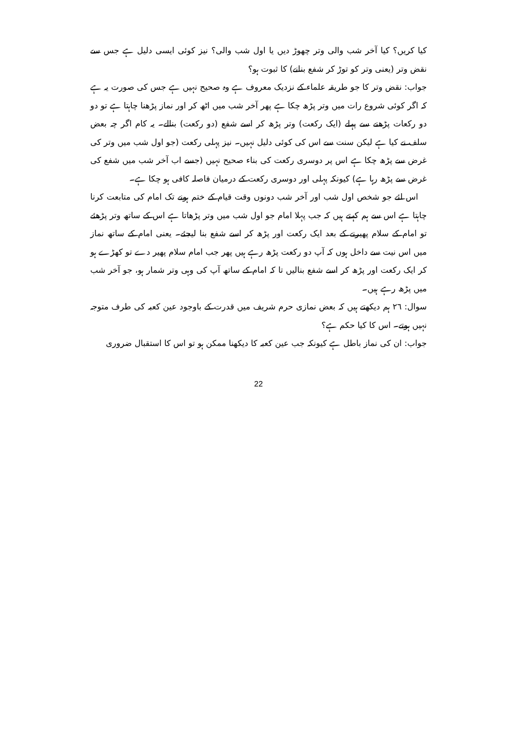کیا کریں؟ کیا آخر شب والی وتر چھوڑ دیں یا اول شب والی؟ نیز کوئی ایسی دلیل ہے جس سے نقض وتر (یعنی وتر کو توڑ کر شفع بنانے) کا ثبوت ہو؟
جواب: نقض وتر کا جو طریقہ علماء کے نزدیک معروف ہے وہ صحیح نہیں ہے جس کی صورت یہ ہے کہ اگر کوئی شروع رات میں وتر پڑھ چکا ہے پھر آخر شب میں اٹھ کر اور نماز پڑھنا چاہتا ہے تو دو دو رکعات پڑھنے سے پہلے (ایک رکعت) وتر پڑھ کر اسے شفع (دو رکعت) بنالے۔ یہ کام اگر چہ بعض سلف نے کیا ہے لیکن سنت سے اس کی کوئی دلیل نہیں۔ نیز پہلی رکعت (جو اول شب میں وتر کی غرض سے پڑھ چکا ہے اس پر دوسری رکعت کی بناء صحیح نہیں (جسے اب آخر شب میں شفع کی غرض سے پڑھ رہا ہے) کیونکہ پہلی اور دوسری رکعت کے درمیان فاصلہ کافی ہو چکا ہے۔
اس لئے جو شخص اول شب اور آخر شب دونوں وقت قیام کے ختم ہونے تک امام کی متابعت کرنا چاہتا ہے اس سے ہم کہتے ہیں کہ جب پہلا امام جو اول شب میں وتر پڑھاتا ہے اس کے ساتھ وتر پڑھئے تو امام کے سلام پھیرنے کے بعد ایک رکعت اور پڑھ کر اسے شفع بنا لیجئے۔ یعنی امام کے ساتھ نماز میں اس نیت سے داخل ہوں کہ آپ دو رکعت پڑھ رہے ہیں پھر جب امام سلام پھیر دے تو کھڑے ہو کر ایک رکعت اور پڑھ کر اسے شفع بنالیں تا کہ امام کے ساتھ آپ کی وہی وتر شمار ہو، جو آخر شب میں پڑھ رہے ہیں۔
سوال: ٢٦ ہم دیکھتے ہیں کہ بعض نمازی حرم شریف میں قدرت کے باوجود عین کعبہ کی طرف متوجہ نہیں ہوتے۔ اس کا کیا حکم ہے؟
جواب: ان کی نماز باطل ہے کیونکہ جب عین کعبہ کا دیکھنا ممکن ہو تو اس کا استقبال ضروری
22